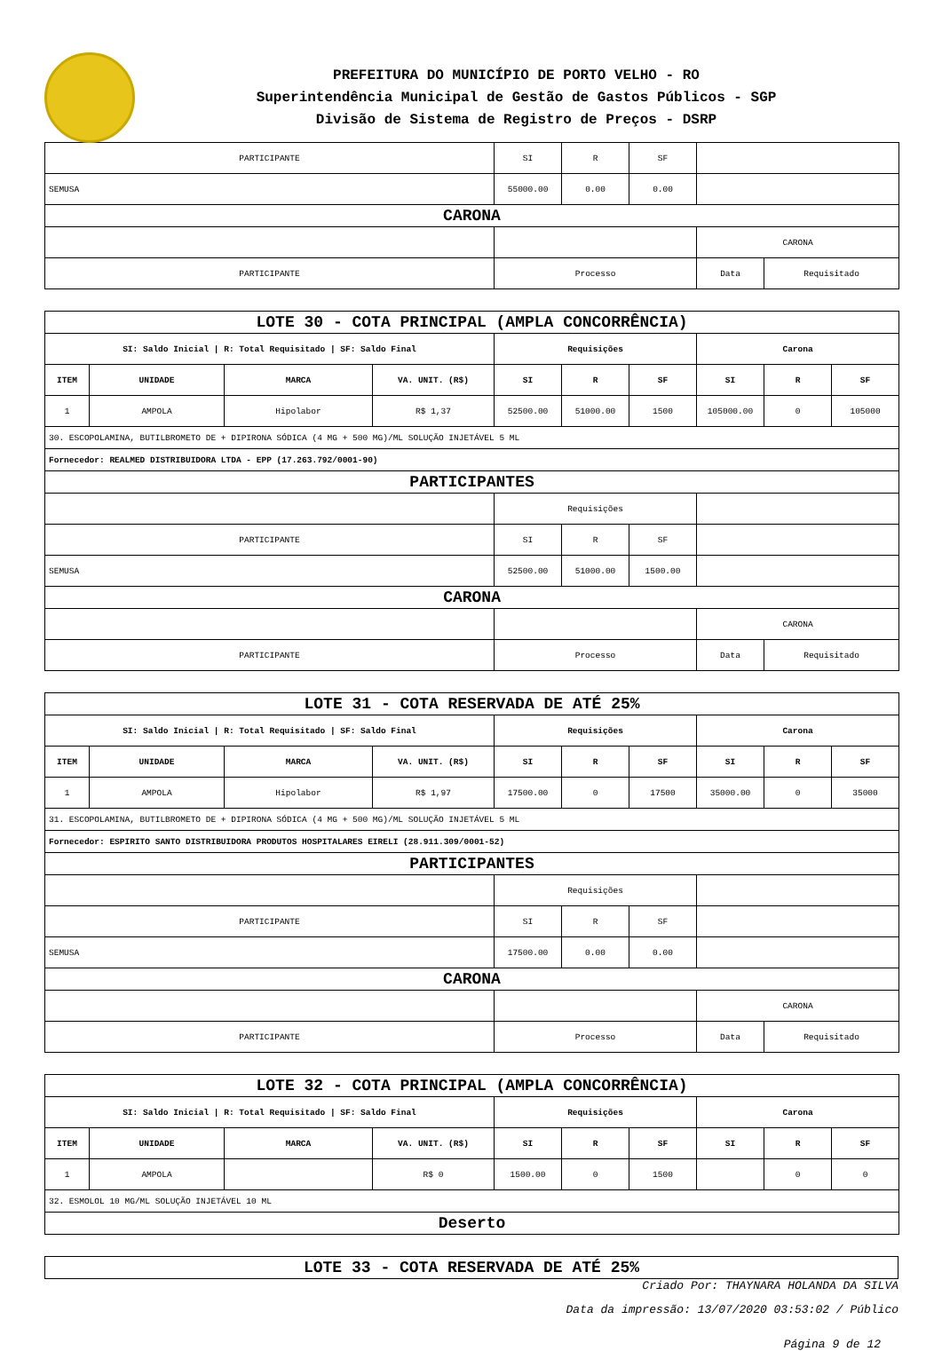PREFEITURA DO MUNICÍPIO DE PORTO VELHO - RO
Superintendência Municipal de Gestão de Gastos Públicos - SGP
Divisão de Sistema de Registro de Preços - DSRP
| PARTICIPANTE | SI | R | SF | | |
| SEMUSA | 55000.00 | 0.00 | 0.00 | | |
| CARONA | | | | | |
| | | | | CARONA | |
| PARTICIPANTE | Processo | | | Data | Requisitado |
| LOTE 30 - COTA PRINCIPAL (AMPLA CONCORRÊNCIA) | | | | | | | | | |
| SI: Saldo Inicial / R: Total Requisitado / SF: Saldo Final | | | | Requisições | | | Carona | | |
| ITEM | UNIDADE | MARCA | VA. UNIT. (R$) | SI | R | SF | SI | R | SF |
| 1 | AMPOLA | Hipolabor | R$ 1,37 | 52500.00 | 51000.00 | 1500 | 105000.00 | 0 | 105000 |
| 30. ESCOPOLAMINA, BUTILBROMETO DE + DIPIRONA SÓDICA (4 MG + 500 MG)/ML SOLUÇÃO INJETÁVEL 5 ML | | | | | | | | | |
| Fornecedor: REALMED DISTRIBUIDORA LTDA - EPP (17.263.792/0001-90) | | | | | | | | | |
| PARTICIPANTES | | | | | | | | | |
| | | | | Requisições | | | | | |
| PARTICIPANTE | | | | SI | R | SF | | | |
| SEMUSA | | | | 52500.00 | 51000.00 | 1500.00 | | | |
| CARONA | | | | | | | | | |
| | | | | | | | CARONA | | |
| PARTICIPANTE | | | | Processo | | | Data | Requisitado | |
| LOTE 31 - COTA RESERVADA DE ATÉ 25% | | | | | | | | | |
| SI: Saldo Inicial / R: Total Requisitado / SF: Saldo Final | | | | Requisições | | | Carona | | |
| ITEM | UNIDADE | MARCA | VA. UNIT. (R$) | SI | R | SF | SI | R | SF |
| 1 | AMPOLA | Hipolabor | R$ 1,97 | 17500.00 | 0 | 17500 | 35000.00 | 0 | 35000 |
| 31. ESCOPOLAMINA, BUTILBROMETO DE + DIPIRONA SÓDICA (4 MG + 500 MG)/ML SOLUÇÃO INJETÁVEL 5 ML | | | | | | | | | |
| Fornecedor: ESPIRITO SANTO DISTRIBUIDORA PRODUTOS HOSPITALARES EIRELI (28.911.309/0001-52) | | | | | | | | | |
| PARTICIPANTES | | | | | | | | | |
| | | | | Requisições | | | | | |
| PARTICIPANTE | | | | SI | R | SF | | | |
| SEMUSA | | | | 17500.00 | 0.00 | 0.00 | | | |
| CARONA | | | | | | | | | |
| | | | | | | | CARONA | | |
| PARTICIPANTE | | | | Processo | | | Data | Requisitado | |
| LOTE 32 - COTA PRINCIPAL (AMPLA CONCORRÊNCIA) | | | | | | | | | |
| SI: Saldo Inicial / R: Total Requisitado / SF: Saldo Final | | | | Requisições | | | Carona | | |
| ITEM | UNIDADE | MARCA | VA. UNIT. (R$) | SI | R | SF | SI | R | SF |
| 1 | AMPOLA | | R$ 0 | 1500.00 | 0 | 1500 | | 0 | 0 |
| 32. ESMOLOL 10 MG/ML SOLUÇÃO INJETÁVEL 10 ML | | | | | | | | | |
| Deserto | | | | | | | | | |
| LOTE 33 - COTA RESERVADA DE ATÉ 25% |
Criado Por: THAYNARA HOLANDA DA SILVA
Data da impressão: 13/07/2020 03:53:02 / Público
Página 9 de 12